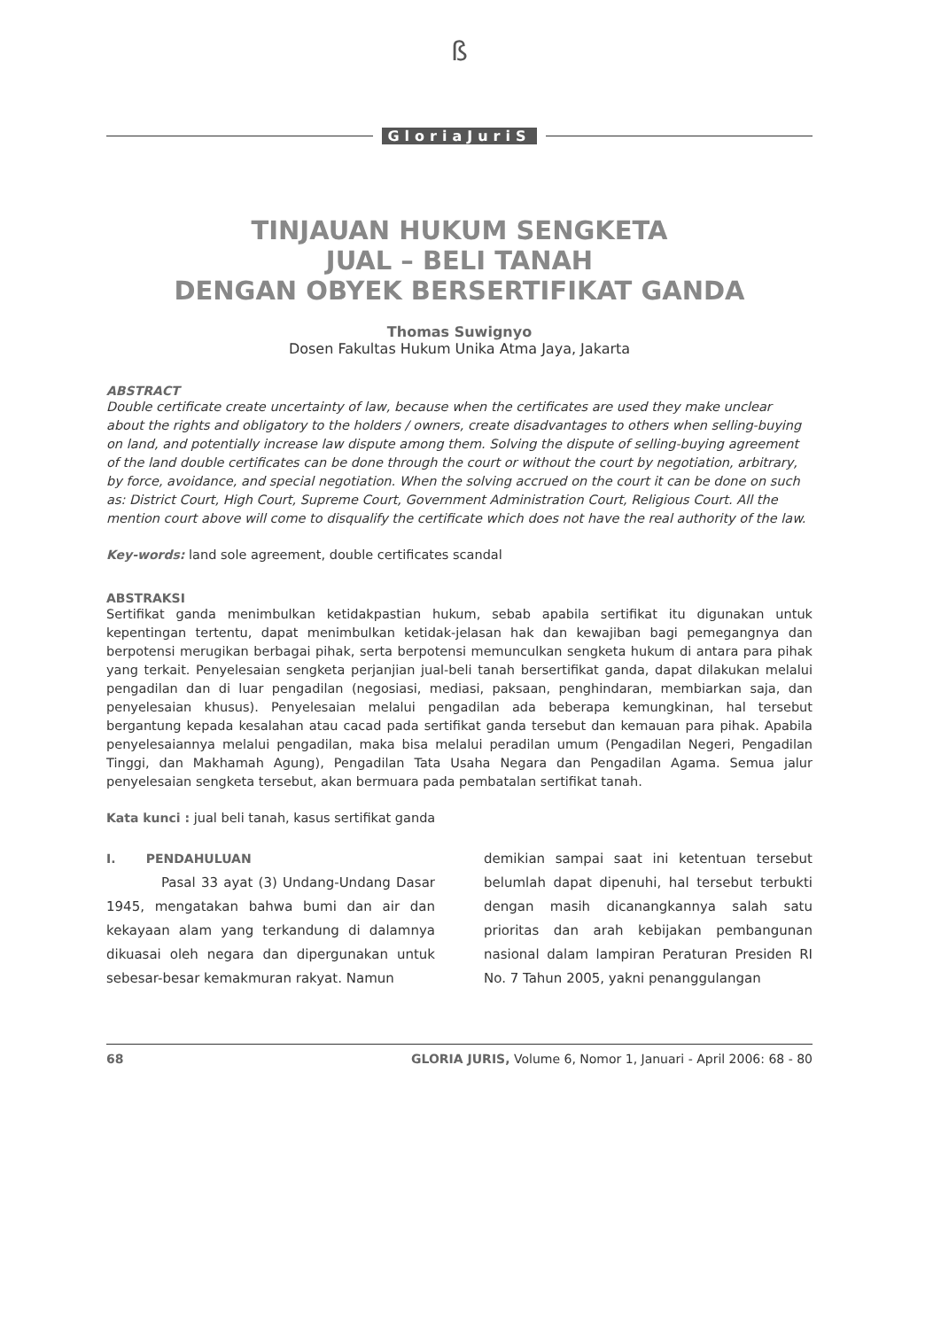ß
GloriaJuriS
TINJAUAN HUKUM SENGKETA
JUAL – BELI TANAH
DENGAN OBYEK BERSERTIFIKAT GANDA
Thomas Suwignyo
Dosen Fakultas Hukum Unika Atma Jaya, Jakarta
ABSTRACT
Double certificate create uncertainty of law, because when the certificates are used they make unclear about the rights and obligatory to the holders / owners, create disadvantages to others when selling-buying on land, and potentially increase law dispute among them. Solving the dispute of selling-buying agreement of the land double certificates can be done through the court or without the court by negotiation, arbitrary, by force, avoidance, and special negotiation. When the solving accrued on the court it can be done on such as: District Court, High Court, Supreme Court, Government Administration Court, Religious Court. All the mention court above will come to disqualify the certificate which does not have the real authority of the law.
Key-words: land sole agreement, double certificates scandal
ABSTRAKSI
Sertifikat ganda menimbulkan ketidakpastian hukum, sebab apabila sertifikat itu digunakan untuk kepentingan tertentu, dapat menimbulkan ketidak-jelasan hak dan kewajiban bagi pemegangnya dan berpotensi merugikan berbagai pihak, serta berpotensi memunculkan sengketa hukum di antara para pihak yang terkait. Penyelesaian sengketa perjanjian jual-beli tanah bersertifikat ganda, dapat dilakukan melalui pengadilan dan di luar pengadilan (negosiasi, mediasi, paksaan, penghindaran, membiarkan saja, dan penyelesaian khusus). Penyelesaian melalui pengadilan ada beberapa kemungkinan, hal tersebut bergantung kepada kesalahan atau cacad pada sertifikat ganda tersebut dan kemauan para pihak. Apabila penyelesaiannya melalui pengadilan, maka bisa melalui peradilan umum (Pengadilan Negeri, Pengadilan Tinggi, dan Makhamah Agung), Pengadilan Tata Usaha Negara dan Pengadilan Agama. Semua jalur penyelesaian sengketa tersebut, akan bermuara pada pembatalan sertifikat tanah.
Kata kunci : jual beli tanah, kasus sertifikat ganda
I. PENDAHULUAN
Pasal 33 ayat (3) Undang-Undang Dasar 1945, mengatakan bahwa bumi dan air dan kekayaan alam yang terkandung di dalamnya dikuasai oleh negara dan dipergunakan untuk sebesar-besar kemakmuran rakyat. Namun
demikian sampai saat ini ketentuan tersebut belumlah dapat dipenuhi, hal tersebut terbukti dengan masih dicanangkannya salah satu prioritas dan arah kebijakan pembangunan nasional dalam lampiran Peraturan Presiden RI No. 7 Tahun 2005, yakni penanggulangan
68 GLORIA JURIS, Volume 6, Nomor 1, Januari - April 2006: 68 - 80